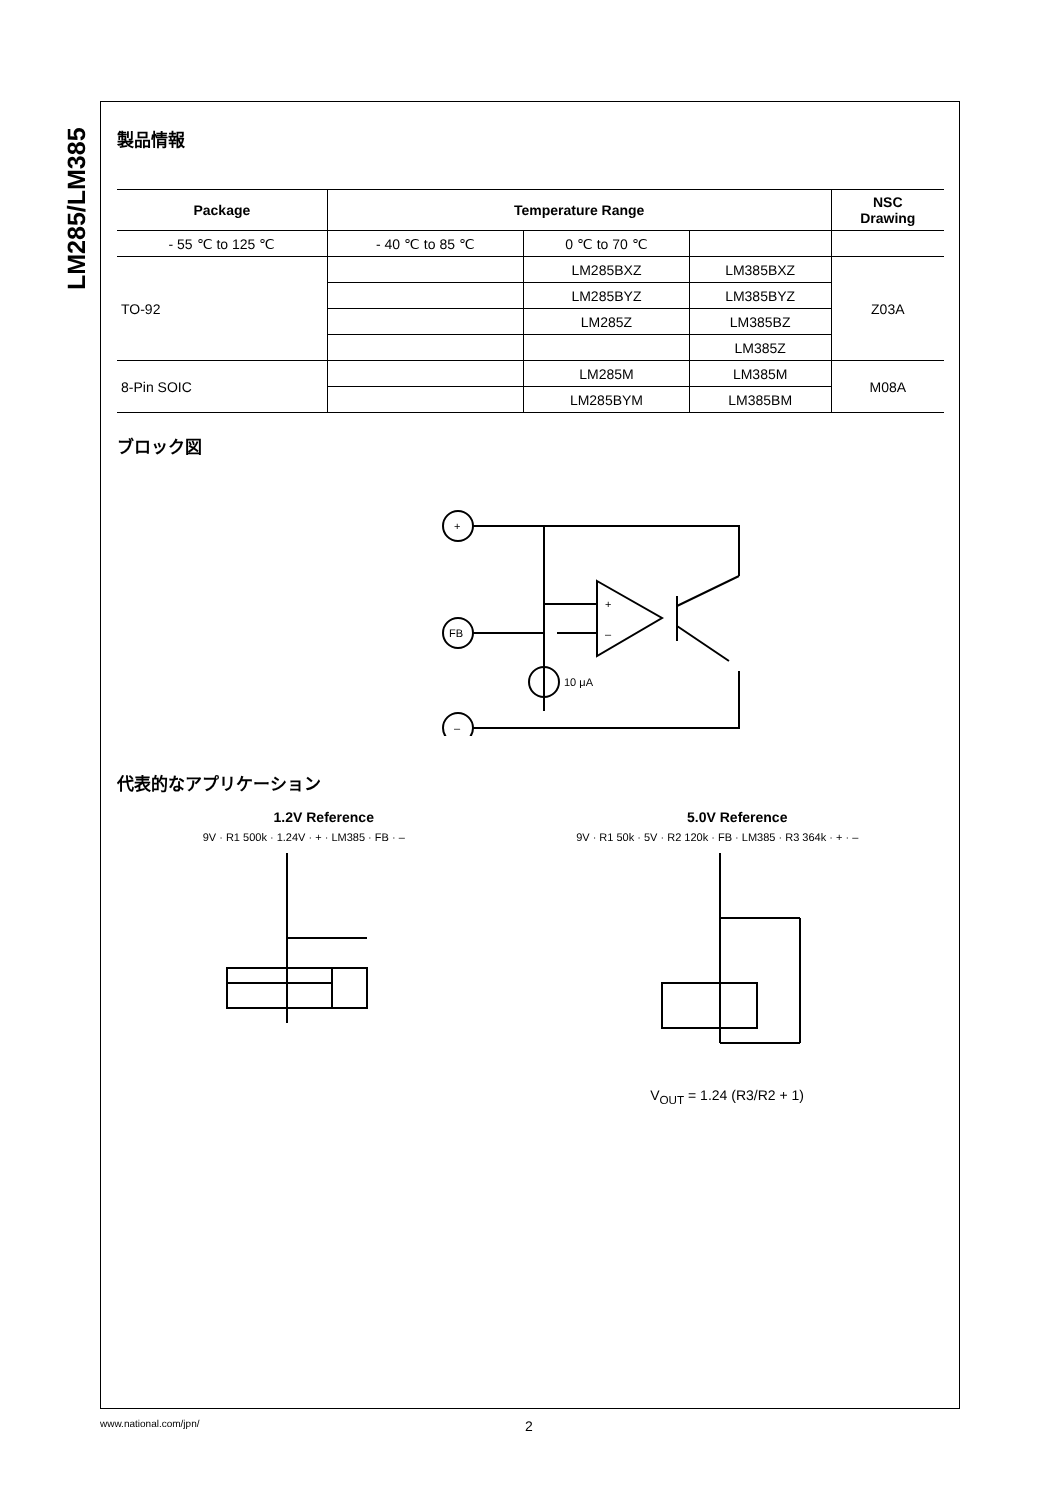LM285/LM385
製品情報
| Package | Temperature Range | | | NSC Drawing |
| --- | --- | --- | --- | --- |
| - 55 ℃ to 125 ℃ | - 40 ℃ to 85 ℃ | 0 ℃ to 70 ℃ | | |
| TO-92 | | LM285BXZ | LM385BXZ | Z03A |
| | | LM285BYZ | LM385BYZ | |
| | | LM285Z | LM385BZ | |
| | | | LM385Z | |
| 8-Pin SOIC | | LM285M | LM385M | M08A |
| | | LM285BYM | LM385BM | |
ブロック図
+
FB
–
10 μA
+
–
代表的なアプリケーション
1.2V Reference 5.0V Reference
9V · R1 500k · 1.24V · + · LM385 · FB · –
9V · R1 50k · 5V · R2 120k · FB · LM385 · R3 364k · + · –
V<sub>OUT</sub> = 1.24 (R3/R2 + 1)
www.national.com/jpn/ 2